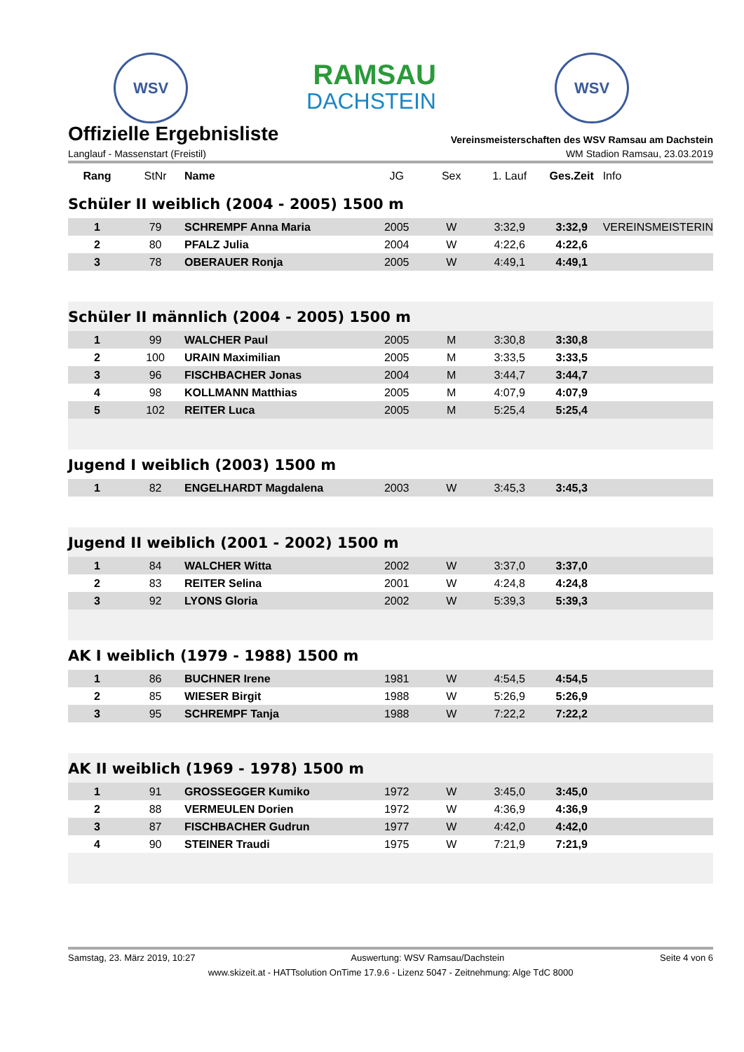WSV
RAMSAU
DACHSTEIN
WSV
Offizielle Ergebnisliste
Vereinsmeisterschaften des WSV Ramsau am Dachstein
Langlauf - Massenstart (Freistil) WM Stadion Ramsau, 23.03.2019
| Rang | StNr | Name | JG | Sex | 1. Lauf | Ges.Zeit | Info |
| --- | --- | --- | --- | --- | --- | --- | --- |
| Schüler II weiblich (2004 - 2005) 1500 m | | | | | | | |
| 1 | 79 | SCHREMPF Anna Maria | 2005 | W | 3:32,9 | 3:32,9 | VEREINSMEISTERIN |
| 2 | 80 | PFALZ Julia | 2004 | W | 4:22,6 | 4:22,6 | |
| 3 | 78 | OBERAUER Ronja | 2005 | W | 4:49,1 | 4:49,1 | |
| Schüler II männlich (2004 - 2005) 1500 m | | | | | | | |
| 1 | 99 | WALCHER Paul | 2005 | M | 3:30,8 | 3:30,8 | |
| 2 | 100 | URAIN Maximilian | 2005 | M | 3:33,5 | 3:33,5 | |
| 3 | 96 | FISCHBACHER Jonas | 2004 | M | 3:44,7 | 3:44,7 | |
| 4 | 98 | KOLLMANN Matthias | 2005 | M | 4:07,9 | 4:07,9 | |
| 5 | 102 | REITER Luca | 2005 | M | 5:25,4 | 5:25,4 | |
| Jugend I weiblich (2003) 1500 m | | | | | | | |
| 1 | 82 | ENGELHARDT Magdalena | 2003 | W | 3:45,3 | 3:45,3 | |
| Jugend II weiblich (2001 - 2002) 1500 m | | | | | | | |
| 1 | 84 | WALCHER Witta | 2002 | W | 3:37,0 | 3:37,0 | |
| 2 | 83 | REITER Selina | 2001 | W | 4:24,8 | 4:24,8 | |
| 3 | 92 | LYONS Gloria | 2002 | W | 5:39,3 | 5:39,3 | |
| AK I weiblich (1979 - 1988) 1500 m | | | | | | | |
| 1 | 86 | BUCHNER Irene | 1981 | W | 4:54,5 | 4:54,5 | |
| 2 | 85 | WIESER Birgit | 1988 | W | 5:26,9 | 5:26,9 | |
| 3 | 95 | SCHREMPF Tanja | 1988 | W | 7:22,2 | 7:22,2 | |
| AK II weiblich (1969 - 1978) 1500 m | | | | | | | |
| 1 | 91 | GROSSEGGER Kumiko | 1972 | W | 3:45,0 | 3:45,0 | |
| 2 | 88 | VERMEULEN Dorien | 1972 | W | 4:36,9 | 4:36,9 | |
| 3 | 87 | FISCHBACHER Gudrun | 1977 | W | 4:42,0 | 4:42,0 | |
| 4 | 90 | STEINER Traudi | 1975 | W | 7:21,9 | 7:21,9 | |
Samstag, 23. März 2019, 10:27 Auswertung: WSV Ramsau/Dachstein Seite 4 von 6
www.skizeit.at - HATTsolution OnTime 17.9.6 - Lizenz 5047 - Zeitnehmung: Alge TdC 8000